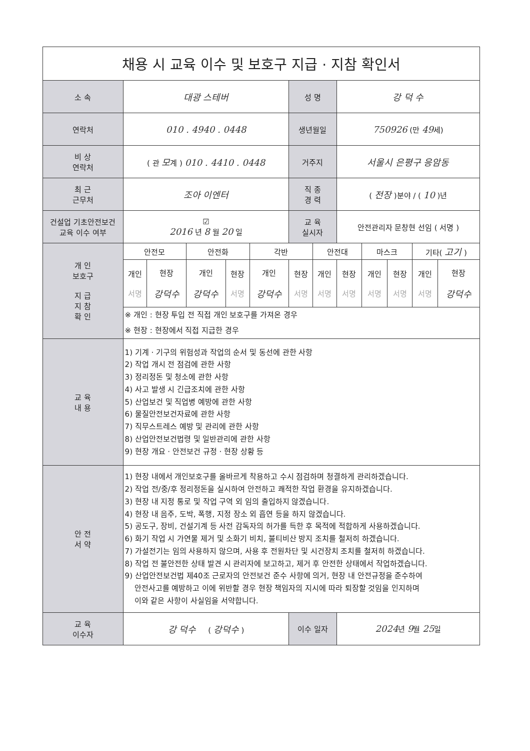| 채용 시 교육 이수 및 보호구 지급 · 지참 확인서 | | | | | | | | | | | | |
| 소 속 | 대광 스테버 | | | | | 성 명 | | 강 덕 수 | | | | |
| 연락처 | 010 . 4940 . 0448 | | | | | 생년월일 | | 750926 (만 49 세) | | | | |
| 비 상 연락처 | ( 관 모 계 ) 010 . 4410 . 0448 | | | | | 거주지 | | 서울시 은평구 응암동 | | | | |
| 최 근 근무처 | 조아 이엔터 | | | | | 직 종 경 력 | | ( 전장 )분야 / ( 10 )년 | | | | |
| 건설업 기초안전보건 교육 이수 여부 | ☑ 2016 년 8 월 20 일 | | | | | 교 육 실시자 | | 안전관리자 문창현 선임 ( 서명 ) | | | | |
| 개 인 보호구 지 급 지 참 확 인 | 안전모 | | 안전화 | | 각반 | | 안전대 | | 마스크 | | 기타( 고기 ) | |
| | 개인 서명 | 현장 강덕수 | 개인 강덕수 | 현장 서명 | 개인 강덕수 | 현장 서명 | 개인 서명 | 현장 서명 | 개인 서명 | 현장 서명 | 개인 서명 | 현장 강덕수 |
| | ※ 개인 : 현장 투입 전 직접 개인 보호구를 가져온 경우 | | | | | | | | | | | |
| | ※ 현장 : 현장에서 직접 지급한 경우 | | | | | | | | | | | |
| 교 육 내 용 | 1) 기계 · 기구의 위험성과 작업의 순서 및 동선에 관한 사항 2) 작업 개시 전 점검에 관한 사항 3) 정리정돈 및 청소에 관한 사항 4) 사고 발생 시 긴급조치에 관한 사항 5) 산업보건 및 직업병 예방에 관한 사항 6) 물질안전보건자료에 관한 사항 7) 직무스트레스 예방 및 관리에 관한 사항 8) 산업안전보건법령 및 일반관리에 관한 사항 9) 현장 개요 · 안전보건 규정 · 현장 상황 등 | | | | | | | | | | | |
| 안 전 서 약 | 1) 현장 내에서 개인보호구를 올바르게 착용하고 수시 점검하며 청결하게 관리하겠습니다. 2) 작업 전/중/후 정리정돈을 실시하여 안전하고 쾌적한 작업 환경을 유지하겠습니다. 3) 현장 내 지정 통로 및 작업 구역 외 임의 출입하지 않겠습니다. 4) 현장 내 음주, 도박, 폭행, 지정 장소 외 흡연 등을 하지 않겠습니다. 5) 공도구, 장비, 건설기계 등 사전 감독자의 허가를 득한 후 목적에 적합하게 사용하겠습니다. 6) 화기 작업 시 가연물 제거 및 소화기 비치, 불티비산 방지 조치를 철저히 하겠습니다. 7) 가설전기는 임의 사용하지 않으며, 사용 후 전원차단 및 시건장치 조치를 철저히 하겠습니다. 8) 작업 전 불안전한 상태 발견 시 관리자에 보고하고, 제거 후 안전한 상태에서 작업하겠습니다. 9) 산업안전보건법 제40조 근로자의 안전보건 준수 사항에 의거, 현장 내 안전규정을 준수하여 안전사고를 예방하고 이에 위반할 경우 현장 책임자의 지시에 따라 퇴장할 것임을 인지하며 이와 같은 사항이 사실임을 서약합니다. | | | | | | | | | | | |
| 교 육 이수자 | 강 덕수 ( 강덕수 ) | | | | | 이수 일자 | | 2024 년 9 월 25 일 | | | | |